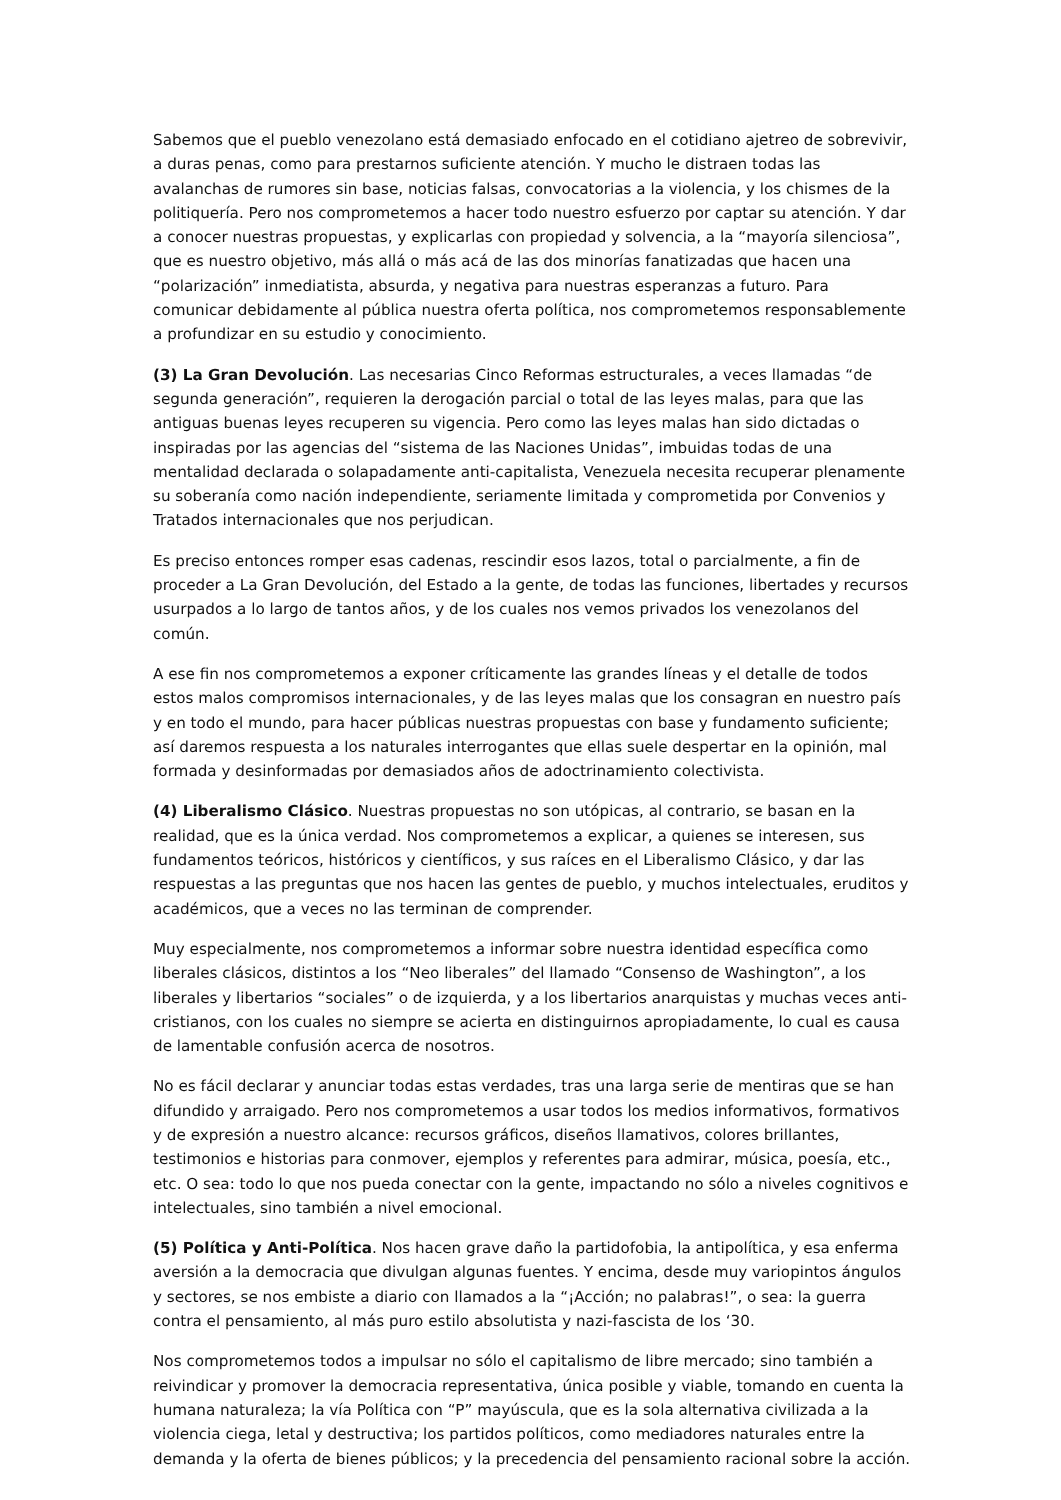Sabemos que el pueblo venezolano está demasiado enfocado en el cotidiano ajetreo de sobrevivir, a duras penas, como para prestarnos suficiente atención. Y mucho le distraen todas las avalanchas de rumores sin base, noticias falsas, convocatorias a la violencia, y los chismes de la politiquería. Pero nos comprometemos a hacer todo nuestro esfuerzo por captar su atención. Y dar a conocer nuestras propuestas, y explicarlas con propiedad y solvencia, a la “mayoría silenciosa”, que es nuestro objetivo, más allá o más acá de las dos minorías fanatizadas que hacen una “polarización” inmediatista, absurda, y negativa para nuestras esperanzas a futuro. Para comunicar debidamente al pública nuestra oferta política, nos comprometemos responsablemente a profundizar en su estudio y conocimiento.
(3) La Gran Devolución. Las necesarias Cinco Reformas estructurales, a veces llamadas “de segunda generación”, requieren la derogación parcial o total de las leyes malas, para que las antiguas buenas leyes recuperen su vigencia. Pero como las leyes malas han sido dictadas o inspiradas por las agencias del “sistema de las Naciones Unidas”, imbuidas todas de una mentalidad declarada o solapadamente anti-capitalista, Venezuela necesita recuperar plenamente su soberanía como nación independiente, seriamente limitada y comprometida por Convenios y Tratados internacionales que nos perjudican.
Es preciso entonces romper esas cadenas, rescindir esos lazos, total o parcialmente, a fin de proceder a La Gran Devolución, del Estado a la gente, de todas las funciones, libertades y recursos usurpados a lo largo de tantos años, y de los cuales nos vemos privados los venezolanos del común.
A ese fin nos comprometemos a exponer críticamente las grandes líneas y el detalle de todos estos malos compromisos internacionales, y de las leyes malas que los consagran en nuestro país y en todo el mundo, para hacer públicas nuestras propuestas con base y fundamento suficiente; así daremos respuesta a los naturales interrogantes que ellas suele despertar en la opinión, mal formada y desinformadas por demasiados años de adoctrinamiento colectivista.
(4) Liberalismo Clásico. Nuestras propuestas no son utópicas, al contrario, se basan en la realidad, que es la única verdad. Nos comprometemos a explicar, a quienes se interesen, sus fundamentos teóricos, históricos y científicos, y sus raíces en el Liberalismo Clásico, y dar las respuestas a las preguntas que nos hacen las gentes de pueblo, y muchos intelectuales, eruditos y académicos, que a veces no las terminan de comprender.
Muy especialmente, nos comprometemos a informar sobre nuestra identidad específica como liberales clásicos, distintos a los “Neo liberales” del llamado “Consenso de Washington”, a los liberales y libertarios “sociales” o de izquierda, y a los libertarios anarquistas y muchas veces anti-cristianos, con los cuales no siempre se acierta en distinguirnos apropiadamente, lo cual es causa de lamentable confusión acerca de nosotros.
No es fácil declarar y anunciar todas estas verdades, tras una larga serie de mentiras que se han difundido y arraigado. Pero nos comprometemos a usar todos los medios informativos, formativos y de expresión a nuestro alcance: recursos gráficos, diseños llamativos, colores brillantes, testimonios e historias para conmover, ejemplos y referentes para admirar, música, poesía, etc., etc. O sea: todo lo que nos pueda conectar con la gente, impactando no sólo a niveles cognitivos e intelectuales, sino también a nivel emocional.
(5) Política y Anti-Política. Nos hacen grave daño la partidofobia, la antipolítica, y esa enferma aversión a la democracia que divulgan algunas fuentes. Y encima, desde muy variopintos ángulos y sectores, se nos embiste a diario con llamados a la “¡Acción; no palabras!”, o sea: la guerra contra el pensamiento, al más puro estilo absolutista y nazi-fascista de los ‘30.
Nos comprometemos todos a impulsar no sólo el capitalismo de libre mercado; sino también a reivindicar y promover la democracia representativa, única posible y viable, tomando en cuenta la humana naturaleza; la vía Política con “P” mayúscula, que es la sola alternativa civilizada a la violencia ciega, letal y destructiva; los partidos políticos, como mediadores naturales entre la demanda y la oferta de bienes públicos; y la precedencia del pensamiento racional sobre la acción.